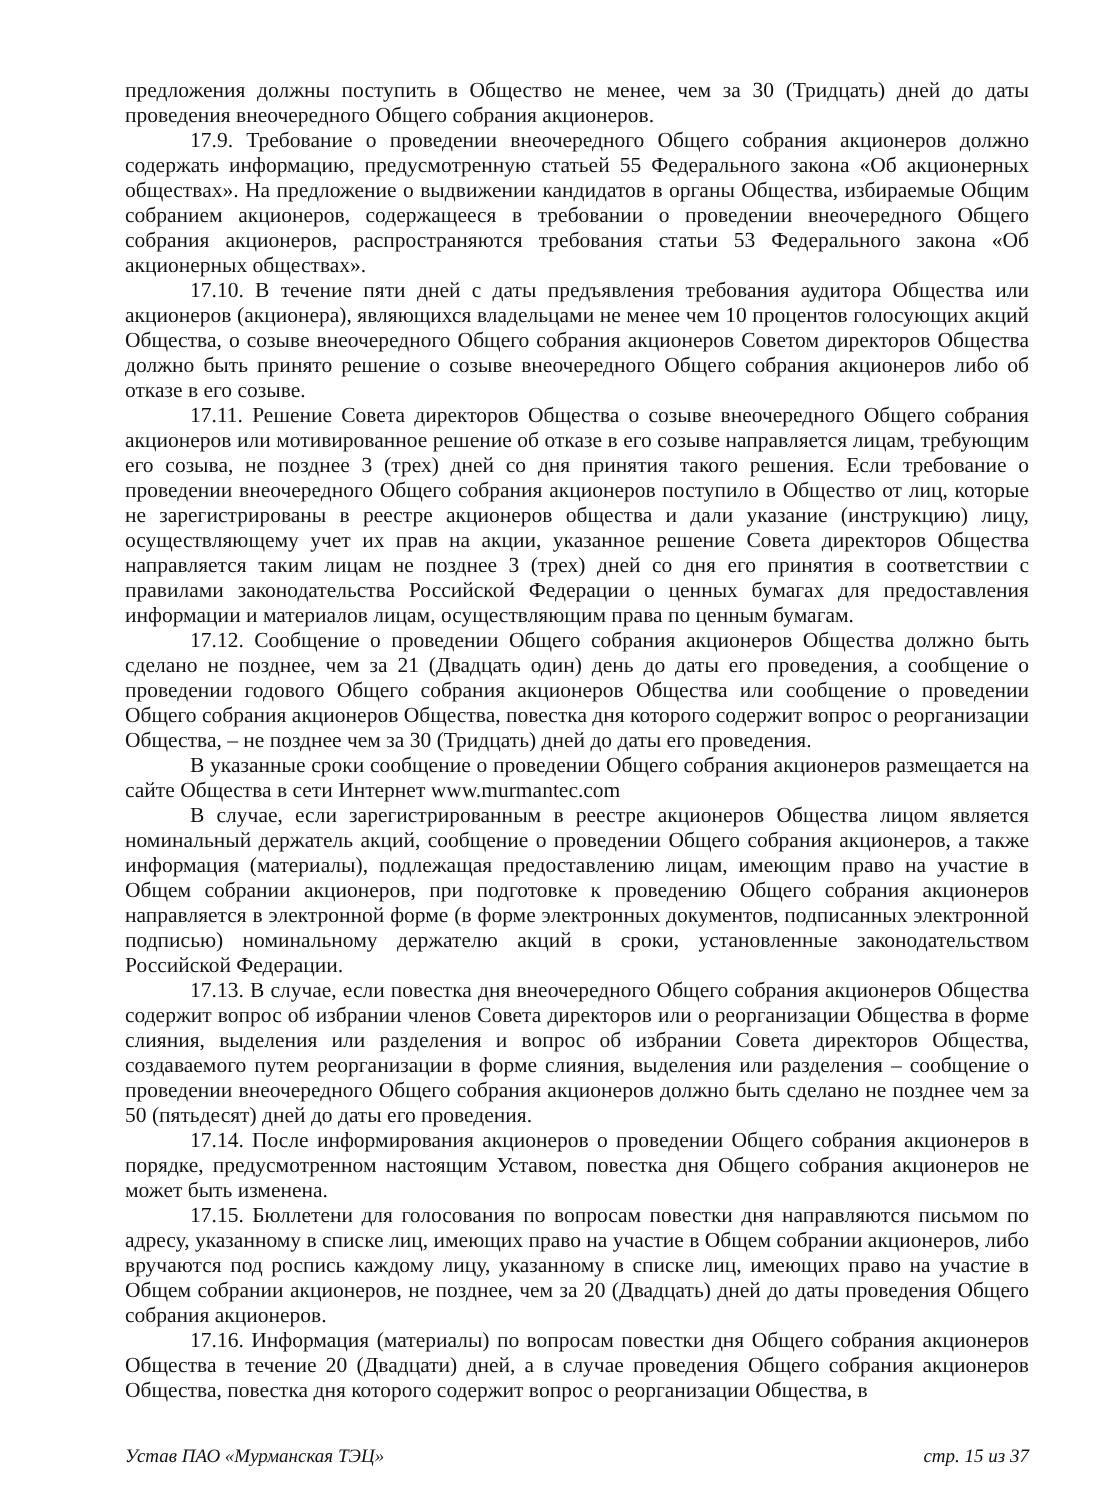предложения должны поступить в Общество не менее, чем за 30 (Тридцать) дней до даты проведения внеочередного Общего собрания акционеров.
17.9. Требование о проведении внеочередного Общего собрания акционеров должно содержать информацию, предусмотренную статьей 55 Федерального закона «Об акционерных обществах». На предложение о выдвижении кандидатов в органы Общества, избираемые Общим собранием акционеров, содержащееся в требовании о проведении внеочередного Общего собрания акционеров, распространяются требования статьи 53 Федерального закона «Об акционерных обществах».
17.10. В течение пяти дней с даты предъявления требования аудитора Общества или акционеров (акционера), являющихся владельцами не менее чем 10 процентов голосующих акций Общества, о созыве внеочередного Общего собрания акционеров Советом директоров Общества должно быть принято решение о созыве внеочередного Общего собрания акционеров либо об отказе в его созыве.
17.11. Решение Совета директоров Общества о созыве внеочередного Общего собрания акционеров или мотивированное решение об отказе в его созыве направляется лицам, требующим его созыва, не позднее 3 (трех) дней со дня принятия такого решения. Если требование о проведении внеочередного Общего собрания акционеров поступило в Общество от лиц, которые не зарегистрированы в реестре акционеров общества и дали указание (инструкцию) лицу, осуществляющему учет их прав на акции, указанное решение Совета директоров Общества направляется таким лицам не позднее 3 (трех) дней со дня его принятия в соответствии с правилами законодательства Российской Федерации о ценных бумагах для предоставления информации и материалов лицам, осуществляющим права по ценным бумагам.
17.12. Сообщение о проведении Общего собрания акционеров Общества должно быть сделано не позднее, чем за 21 (Двадцать один) день до даты его проведения, а сообщение о проведении годового Общего собрания акционеров Общества или сообщение о проведении Общего собрания акционеров Общества, повестка дня которого содержит вопрос о реорганизации Общества, – не позднее чем за 30 (Тридцать) дней до даты его проведения.
В указанные сроки сообщение о проведении Общего собрания акционеров размещается на сайте Общества в сети Интернет www.murmantec.com
В случае, если зарегистрированным в реестре акционеров Общества лицом является номинальный держатель акций, сообщение о проведении Общего собрания акционеров, а также информация (материалы), подлежащая предоставлению лицам, имеющим право на участие в Общем собрании акционеров, при подготовке к проведению Общего собрания акционеров направляется в электронной форме (в форме электронных документов, подписанных электронной подписью) номинальному держателю акций в сроки, установленные законодательством Российской Федерации.
17.13. В случае, если повестка дня внеочередного Общего собрания акционеров Общества содержит вопрос об избрании членов Совета директоров или о реорганизации Общества в форме слияния, выделения или разделения и вопрос об избрании Совета директоров Общества, создаваемого путем реорганизации в форме слияния, выделения или разделения – сообщение о проведении внеочередного Общего собрания акционеров должно быть сделано не позднее чем за 50 (пятьдесят) дней до даты его проведения.
17.14. После информирования акционеров о проведении Общего собрания акционеров в порядке, предусмотренном настоящим Уставом, повестка дня Общего собрания акционеров не может быть изменена.
17.15. Бюллетени для голосования по вопросам повестки дня направляются письмом по адресу, указанному в списке лиц, имеющих право на участие в Общем собрании акционеров, либо вручаются под роспись каждому лицу, указанному в списке лиц, имеющих право на участие в Общем собрании акционеров, не позднее, чем за 20 (Двадцать) дней до даты проведения Общего собрания акционеров.
17.16. Информация (материалы) по вопросам повестки дня Общего собрания акционеров Общества в течение 20 (Двадцати) дней, а в случае проведения Общего собрания акционеров Общества, повестка дня которого содержит вопрос о реорганизации Общества, в
Устав ПАО «Мурманская ТЭЦ» стр. 15 из 37